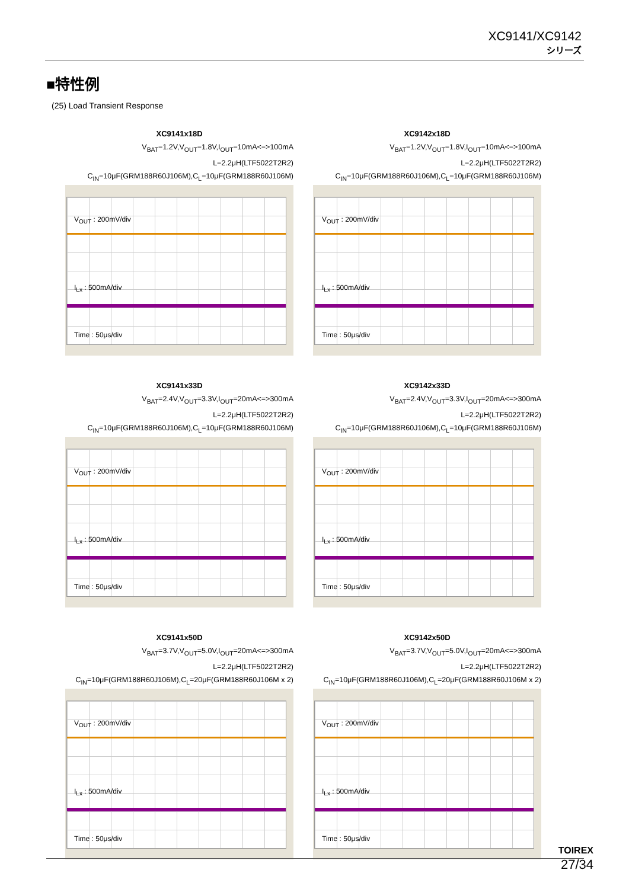XC9141/XC9142
シリーズ
■特性例
(25) Load Transient Response
XC9141x18D
V<sub>BAT</sub>=1.2V,V<sub>OUT</sub>=1.8V,I<sub>OUT</sub>=10mA<=>100mA
L=2.2μH(LTF5022T2R2)
C<sub>IN</sub>=10μF(GRM188R60J106M),C<sub>L</sub>=10μF(GRM188R60J106M)
V<sub>OUT</sub> : 200mV/div
I<sub>Lx</sub> : 500mA/div
Time : 50μs/div
XC9142x18D
V<sub>BAT</sub>=1.2V,V<sub>OUT</sub>=1.8V,I<sub>OUT</sub>=10mA<=>100mA
L=2.2μH(LTF5022T2R2)
C<sub>IN</sub>=10μF(GRM188R60J106M),C<sub>L</sub>=10μF(GRM188R60J106M)
V<sub>OUT</sub> : 200mV/div
I<sub>Lx</sub> : 500mA/div
Time : 50μs/div
XC9141x33D
V<sub>BAT</sub>=2.4V,V<sub>OUT</sub>=3.3V,I<sub>OUT</sub>=20mA<=>300mA
L=2.2μH(LTF5022T2R2)
C<sub>IN</sub>=10μF(GRM188R60J106M),C<sub>L</sub>=10μF(GRM188R60J106M)
V<sub>OUT</sub> : 200mV/div
I<sub>Lx</sub> : 500mA/div
Time : 50μs/div
XC9142x33D
V<sub>BAT</sub>=2.4V,V<sub>OUT</sub>=3.3V,I<sub>OUT</sub>=20mA<=>300mA
L=2.2μH(LTF5022T2R2)
C<sub>IN</sub>=10μF(GRM188R60J106M),C<sub>L</sub>=10μF(GRM188R60J106M)
V<sub>OUT</sub> : 200mV/div
I<sub>Lx</sub> : 500mA/div
Time : 50μs/div
XC9141x50D
V<sub>BAT</sub>=3.7V,V<sub>OUT</sub>=5.0V,I<sub>OUT</sub>=20mA<=>300mA
L=2.2μH(LTF5022T2R2)
C<sub>IN</sub>=10μF(GRM188R60J106M),C<sub>L</sub>=20μF(GRM188R60J106M x 2)
V<sub>OUT</sub> : 200mV/div
I<sub>Lx</sub> : 500mA/div
Time : 50μs/div
XC9142x50D
V<sub>BAT</sub>=3.7V,V<sub>OUT</sub>=5.0V,I<sub>OUT</sub>=20mA<=>300mA
L=2.2μH(LTF5022T2R2)
C<sub>IN</sub>=10μF(GRM188R60J106M),C<sub>L</sub>=20μF(GRM188R60J106M x 2)
V<sub>OUT</sub> : 200mV/div
I<sub>Lx</sub> : 500mA/div
Time : 50μs/div
TOIREX
27/34